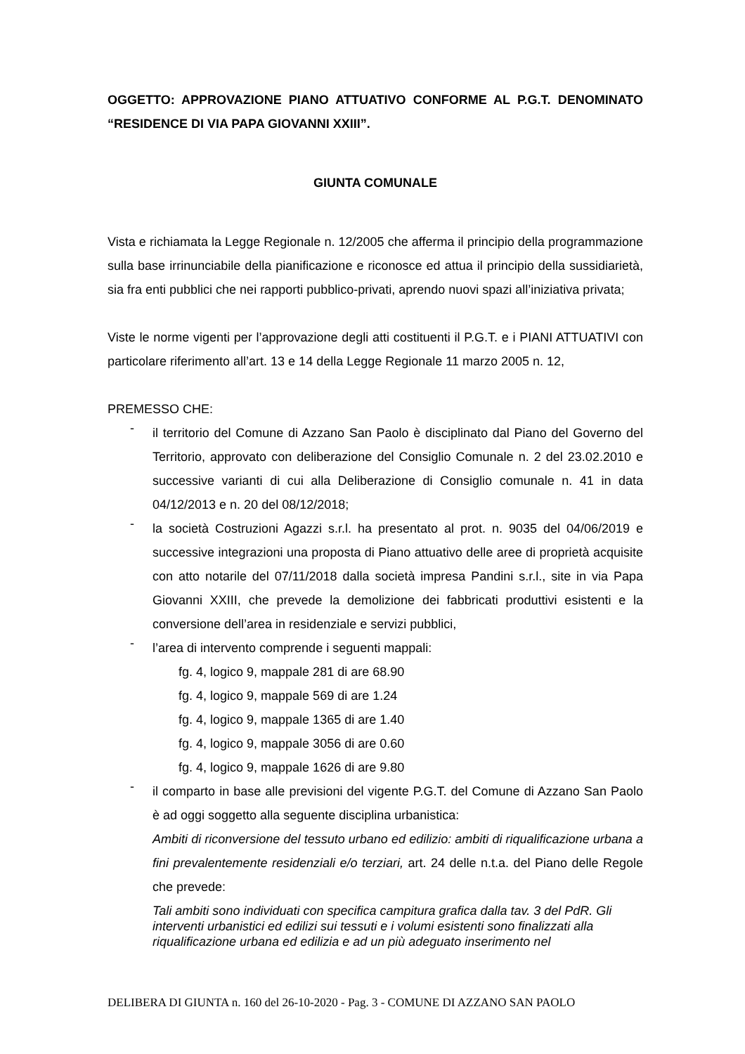OGGETTO: APPROVAZIONE PIANO ATTUATIVO CONFORME AL P.G.T. DENOMINATO “RESIDENCE DI VIA PAPA GIOVANNI XXIII”.
GIUNTA COMUNALE
Vista e richiamata la Legge Regionale n. 12/2005 che afferma il principio della programmazione sulla base irrinunciabile della pianificazione e riconosce ed attua il principio della sussidiarietà, sia fra enti pubblici che nei rapporti pubblico-privati, aprendo nuovi spazi all’iniziativa privata;
Viste le norme vigenti per l’approvazione degli atti costituenti il P.G.T. e i PIANI ATTUATIVI con particolare riferimento all’art. 13 e 14 della Legge Regionale 11 marzo 2005 n. 12,
PREMESSO CHE:
-
il territorio del Comune di Azzano San Paolo è disciplinato dal Piano del Governo del Territorio, approvato con deliberazione del Consiglio Comunale n. 2 del 23.02.2010 e successive varianti di cui alla Deliberazione di Consiglio comunale n. 41 in data 04/12/2013 e n. 20 del 08/12/2018;
-
la società Costruzioni Agazzi s.r.l. ha presentato al prot. n. 9035 del 04/06/2019 e successive integrazioni una proposta di Piano attuativo delle aree di proprietà acquisite con atto notarile del 07/11/2018 dalla società impresa Pandini s.r.l., site in via Papa Giovanni XXIII, che prevede la demolizione dei fabbricati produttivi esistenti e la conversione dell’area in residenziale e servizi pubblici,
-
l’area di intervento comprende i seguenti mappali:
fg. 4, logico 9, mappale 281 di are 68.90
fg. 4, logico 9, mappale 569 di are 1.24
fg. 4, logico 9, mappale 1365 di are 1.40
fg. 4, logico 9, mappale 3056 di are 0.60
fg. 4, logico 9, mappale 1626 di are 9.80
-
il comparto in base alle previsioni del vigente P.G.T. del Comune di Azzano San Paolo è ad oggi soggetto alla seguente disciplina urbanistica:
Ambiti di riconversione del tessuto urbano ed edilizio: ambiti di riqualificazione urbana a fini prevalentemente residenziali e/o terziari, art. 24 delle n.t.a. del Piano delle Regole che prevede:
Tali ambiti sono individuati con specifica campitura grafica dalla tav. 3 del PdR. Gli interventi urbanistici ed edilizi sui tessuti e i volumi esistenti sono finalizzati alla riqualificazione urbana ed edilizia e ad un più adeguato inserimento nel
DELIBERA DI GIUNTA n. 160 del 26-10-2020 - Pag. 3 - COMUNE DI AZZANO SAN PAOLO